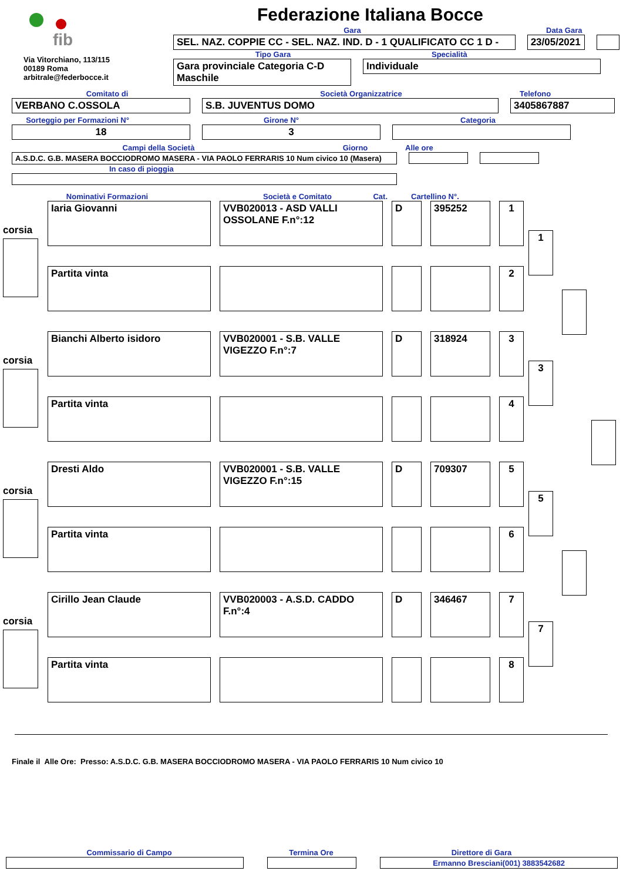Federazione Italiana Bocce
fib
Via Vitorchiano, 113/115
00189 Roma
arbitrale@federbocce.it
Gara Data Gara
SEL. NAZ. COPPIE CC - SEL. NAZ. IND. D - 1 QUALIFICATO CC 1 D -
23/05/2021
Tipo Gara Specialità
Gara provinciale Categoria C-D Maschile
Individuale
Comitato di Società Organizzatrice Telefono
VERBANO C.OSSOLA S.B. JUVENTUS DOMO 3405867887
Sorteggio per Formazioni N° Girone N° Categoria
18 3
Campi della Società Giorno Alle ore
A.S.D.C. G.B. MASERA BOCCIODROMO MASERA - VIA PAOLO FERRARIS 10 Num civico 10 (Masera)
In caso di pioggia
Nominativi Formazioni Società e Comitato Cat. Cartellino N°.
corsia
Iaria Giovanni VVB020013 - ASD VALLI OSSOLANE F.n°:12
D 395252 1
1
Partita vinta 2
corsia
Bianchi Alberto isidoro VVB020001 - S.B. VALLE VIGEZZO F.n°:7
D 318924 3
3
Partita vinta 4
corsia
Dresti Aldo VVB020001 - S.B. VALLE VIGEZZO F.n°:15
D 709307 5
5
Partita vinta 6
corsia
Cirillo Jean Claude VVB020003 - A.S.D. CADDO F.n°:4
D 346467 7
7
Partita vinta 8
Finale il Alle Ore: Presso: A.S.D.C. G.B. MASERA BOCCIODROMO MASERA - VIA PAOLO FERRARIS 10 Num civico 10
Commissario di Campo Termina Ore Direttore di Gara
Ermanno Bresciani(001) 3883542682